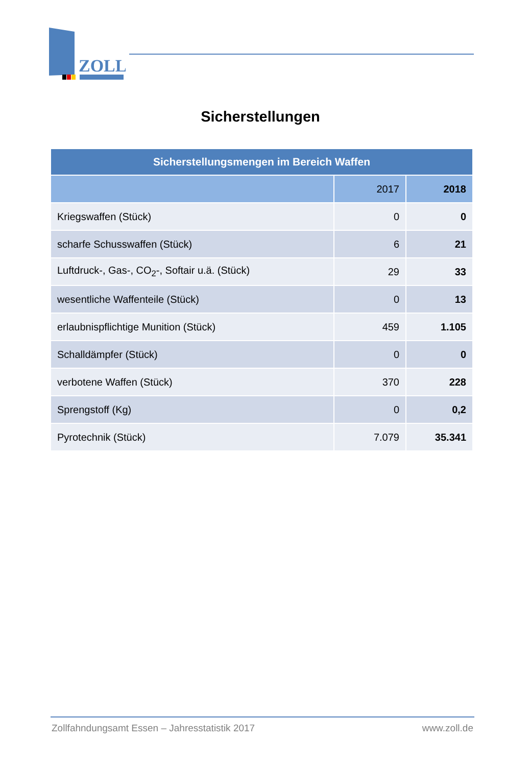ZOLL
Sicherstellungen
| Sicherstellungsmengen im Bereich Waffen | | |
| --- | --- | --- |
| | 2017 | 2018 |
| Kriegswaffen (Stück) | 0 | 0 |
| scharfe Schusswaffen (Stück) | 6 | 21 |
| Luftdruck-, Gas-, CO<sub>2</sub>-, Softair u.ä. (Stück) | 29 | 33 |
| wesentliche Waffenteile (Stück) | 0 | 13 |
| erlaubnispflichtige Munition (Stück) | 459 | 1.105 |
| Schalldämpfer (Stück) | 0 | 0 |
| verbotene Waffen (Stück) | 370 | 228 |
| Sprengstoff (Kg) | 0 | 0,2 |
| Pyrotechnik (Stück) | 7.079 | 35.341 |
Zollfahndungsamt Essen – Jahresstatistik 2017 www.zoll.de